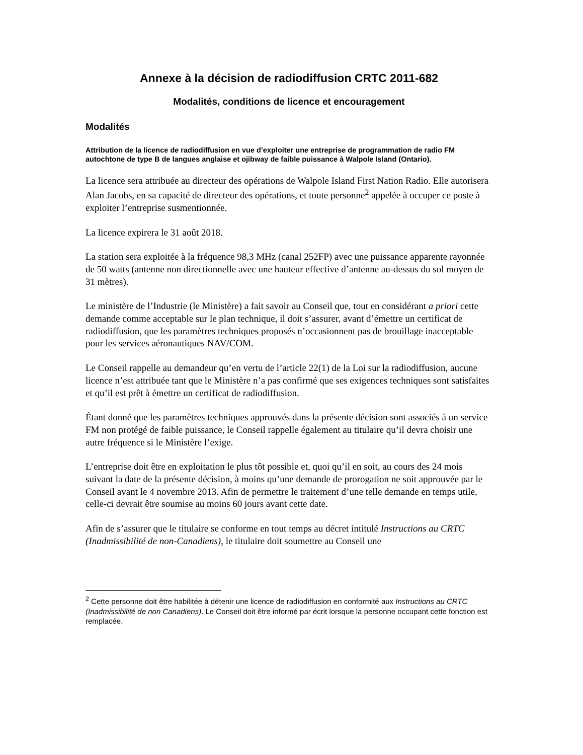Annexe à la décision de radiodiffusion CRTC 2011-682
Modalités, conditions de licence et encouragement
Modalités
Attribution de la licence de radiodiffusion en vue d’exploiter une entreprise de programmation de radio FM autochtone de type B de langues anglaise et ojibway de faible puissance à Walpole Island (Ontario).
La licence sera attribuée au directeur des opérations de Walpole Island First Nation Radio. Elle autorisera Alan Jacobs, en sa capacité de directeur des opérations, et toute personne<sup>2</sup> appelée à occuper ce poste à exploiter l’entreprise susmentionnée.
La licence expirera le 31 août 2018.
La station sera exploitée à la fréquence 98,3 MHz (canal 252FP) avec une puissance apparente rayonnée de 50 watts (antenne non directionnelle avec une hauteur effective d’antenne au-dessus du sol moyen de 31 mètres).
Le ministère de l’Industrie (le Ministère) a fait savoir au Conseil que, tout en considérant a priori cette demande comme acceptable sur le plan technique, il doit s’assurer, avant d’émettre un certificat de radiodiffusion, que les paramètres techniques proposés n’occasionnent pas de brouillage inacceptable pour les services aéronautiques NAV/COM.
Le Conseil rappelle au demandeur qu’en vertu de l’article 22(1) de la Loi sur la radiodiffusion, aucune licence n’est attribuée tant que le Ministère n’a pas confirmé que ses exigences techniques sont satisfaites et qu’il est prêt à émettre un certificat de radiodiffusion.
Étant donné que les paramètres techniques approuvés dans la présente décision sont associés à un service FM non protégé de faible puissance, le Conseil rappelle également au titulaire qu’il devra choisir une autre fréquence si le Ministère l’exige.
L’entreprise doit être en exploitation le plus tôt possible et, quoi qu’il en soit, au cours des 24 mois suivant la date de la présente décision, à moins qu’une demande de prorogation ne soit approuvée par le Conseil avant le 4 novembre 2013. Afin de permettre le traitement d’une telle demande en temps utile, celle-ci devrait être soumise au moins 60 jours avant cette date.
Afin de s’assurer que le titulaire se conforme en tout temps au décret intitulé Instructions au CRTC (Inadmissibilité de non-Canadiens), le titulaire doit soumettre au Conseil une
<sup>2</sup> Cette personne doit être habilitée à détenir une licence de radiodiffusion en conformité aux Instructions au CRTC (Inadmissibilité de non Canadiens). Le Conseil doit être informé par écrit lorsque la personne occupant cette fonction est remplacée.